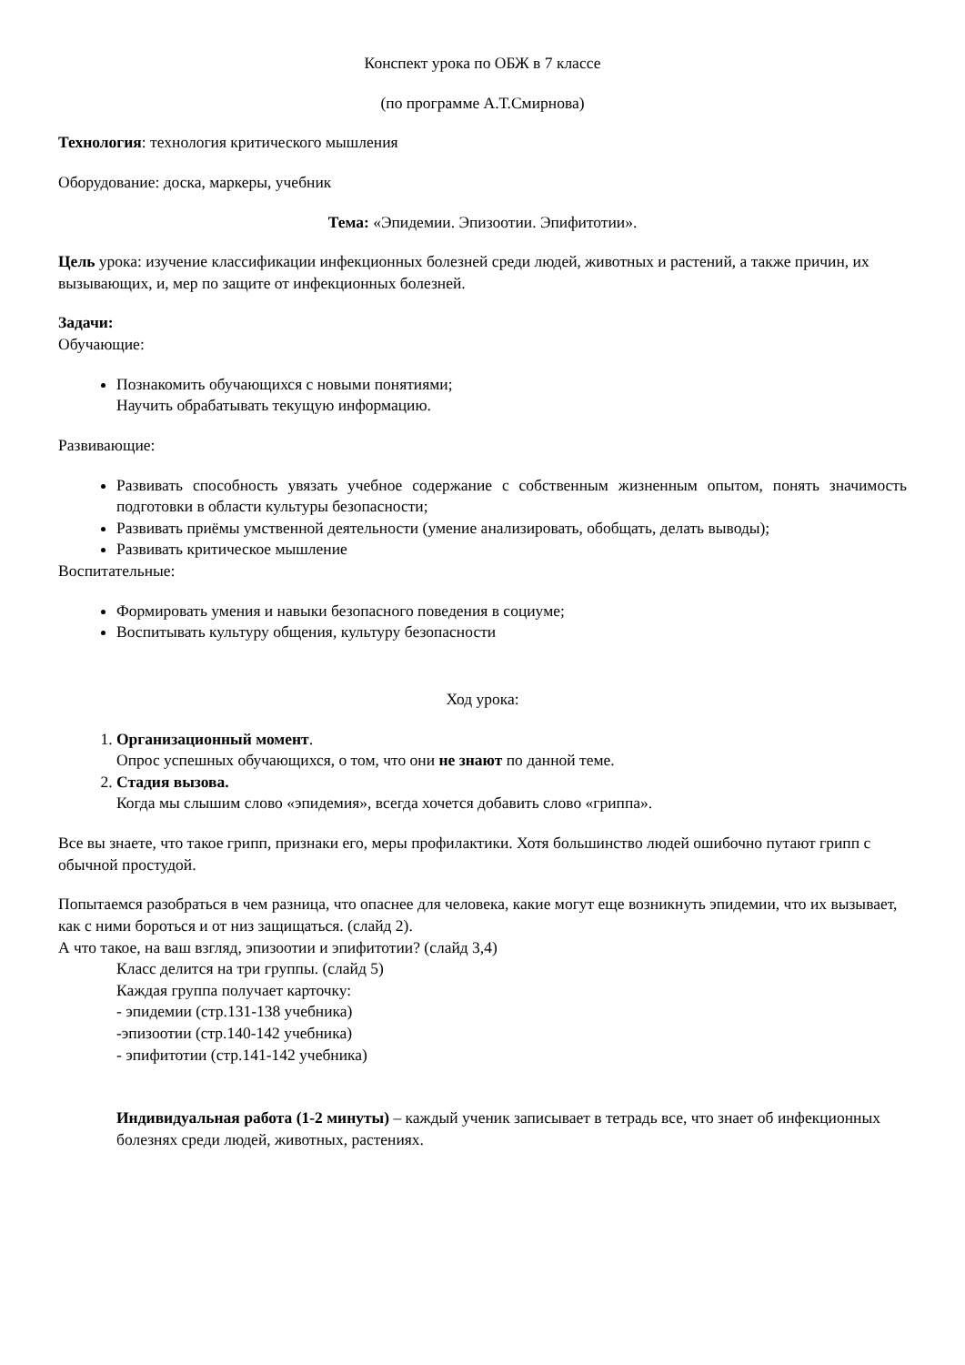Конспект урока по ОБЖ в 7 классе
(по программе А.Т.Смирнова)
Технология: технология критического мышления
Оборудование: доска, маркеры, учебник
Тема: «Эпидемии. Эпизоотии. Эпифитотии».
Цель урока: изучение классификации инфекционных болезней среди людей, животных и растений, а также причин, их вызывающих, и, мер по защите от инфекционных болезней.
Задачи:
Обучающие:
Познакомить обучающихся с новыми понятиями;
Научить обрабатывать текущую информацию.
Развивающие:
Развивать способность увязать учебное содержание с собственным жизненным опытом, понять значимость подготовки в области культуры безопасности;
Развивать приёмы умственной деятельности (умение анализировать, обобщать, делать выводы);
Развивать критическое мышление
Воспитательные:
Формировать умения и навыки безопасного поведения в социуме;
Воспитывать культуру общения, культуру безопасности
Ход урока:
1. Организационный момент.
Опрос успешных обучающихся, о том, что они не знают по данной теме.
2. Стадия вызова.
Когда мы слышим слово «эпидемия», всегда хочется добавить слово «гриппа».
Все вы знаете, что такое грипп, признаки его, меры профилактики. Хотя большинство людей ошибочно путают грипп с обычной простудой.
Попытаемся разобраться в чем разница, что опаснее для человека, какие могут еще возникнуть эпидемии, что их вызывает, как с ними бороться и от низ защищаться. (слайд 2).
А что такое, на ваш взгляд, эпизоотии и эпифитотии? (слайд 3,4)
Класс делится на три группы. (слайд 5)
Каждая группа получает карточку:
- эпидемии (стр.131-138 учебника)
-эпизоотии (стр.140-142 учебника)
- эпифитотии (стр.141-142 учебника)
Индивидуальная работа (1-2 минуты) – каждый ученик записывает в тетрадь все, что знает об инфекционных болезнях среди людей, животных, растениях.